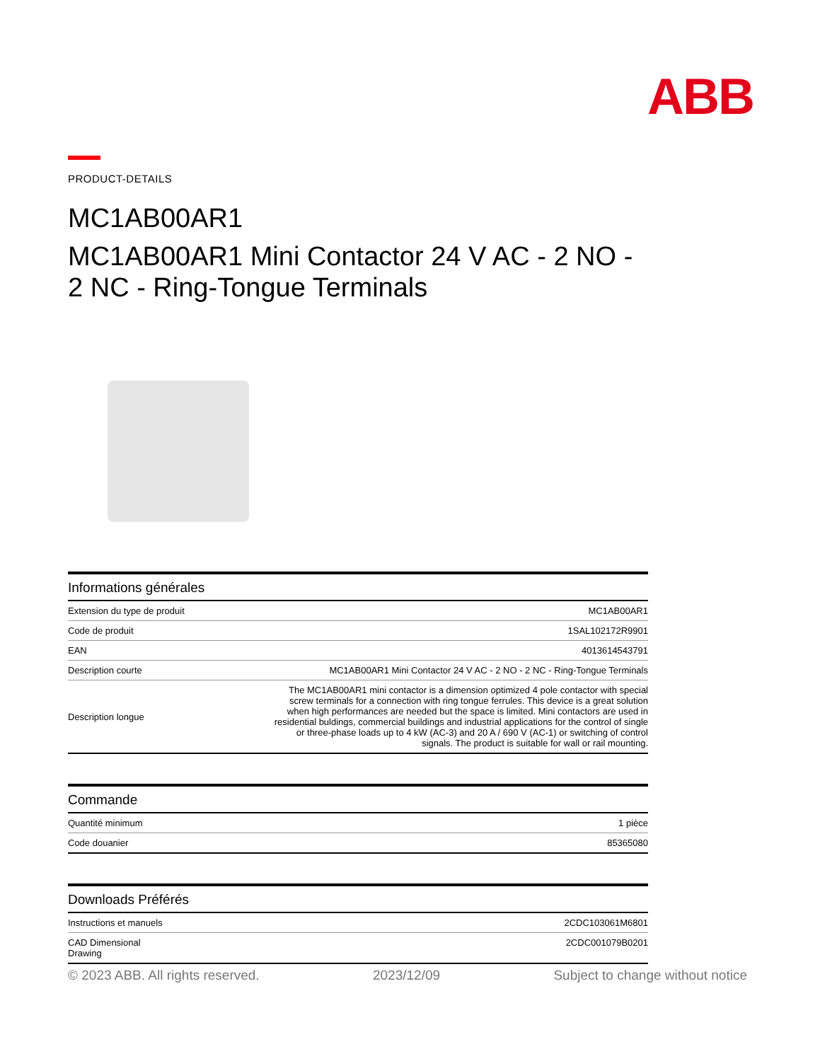ABB
PRODUCT-DETAILS
MC1AB00AR1
MC1AB00AR1 Mini Contactor 24 V AC - 2 NO -
2 NC - Ring-Tongue Terminals
| Informations générales | |
| --- | --- |
| Extension du type de produit | MC1AB00AR1 |
| Code de produit | 1SAL102172R9901 |
| EAN | 4013614543791 |
| Description courte | MC1AB00AR1 Mini Contactor 24 V AC - 2 NO - 2 NC - Ring-Tongue Terminals |
| Description longue | The MC1AB00AR1 mini contactor is a dimension optimized 4 pole contactor with special screw terminals for a connection with ring tongue ferrules. This device is a great solution when high performances are needed but the space is limited. Mini contactors are used in residential buldings, commercial buildings and industrial applications for the control of single or three-phase loads up to 4 kW (AC-3) and 20 A / 690 V (AC-1) or switching of control signals. The product is suitable for wall or rail mounting. |
| Commande | |
| --- | --- |
| Quantité minimum | 1 pièce |
| Code douanier | 85365080 |
| Downloads Préférés | |
| --- | --- |
| Instructions et manuels | 2CDC103061M6801 |
| CAD Dimensional Drawing | 2CDC001079B0201 |
© 2023 ABB. All rights reserved. 2023/12/09 Subject to change without notice